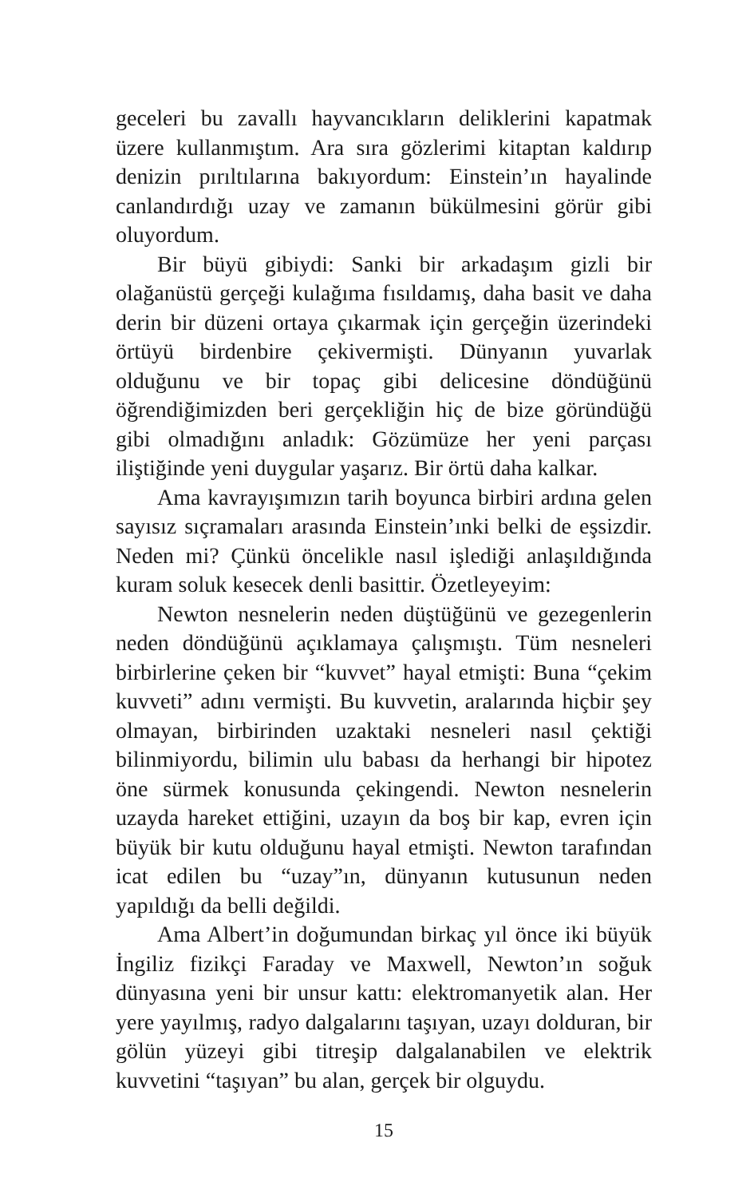geceleri bu zavallı hayvancıkların deliklerini kapatmak üzere kullanmıştım. Ara sıra gözlerimi kitaptan kaldırıp denizin pırıltılarına bakıyordum: Einstein’ın hayalinde canlandırdığı uzay ve zamanın bükülmesini görür gibi oluyordum.
Bir büyü gibiydi: Sanki bir arkadaşım gizli bir olağanüstü gerçeği kulağıma fısıldamış, daha basit ve daha derin bir düzeni ortaya çıkarmak için gerçeğin üzerindeki örtüyü birdenbire çekivermişti. Dünyanın yuvarlak olduğunu ve bir topaç gibi delicesine döndüğünü öğrendiğimizden beri gerçekliğin hiç de bize göründüğü gibi olmadığını anladık: Gözümüze her yeni parçası iliştiğinde yeni duygular yaşarız. Bir örtü daha kalkar.
Ama kavrayışımızın tarih boyunca birbiri ardına gelen sayısız sıçramaları arasında Einstein’ınki belki de eşsizdir. Neden mi? Çünkü öncelikle nasıl işlediği anlaşıldığında kuram soluk kesecek denli basittir. Özetleyeyim:
Newton nesnelerin neden düştüğünü ve gezegenlerin neden döndüğünü açıklamaya çalışmıştı. Tüm nesneleri birbirlerine çeken bir “kuvvet” hayal etmişti: Buna “çekim kuvveti” adını vermişti. Bu kuvvetin, aralarında hiçbir şey olmayan, birbirinden uzaktaki nesneleri nasıl çektiği bilinmiyordu, bilimin ulu babası da herhangi bir hipotez öne sürmek konusunda çekingendi. Newton nesnelerin uzayda hareket ettiğini, uzayın da boş bir kap, evren için büyük bir kutu olduğunu hayal etmişti. Newton tarafından icat edilen bu “uzay”ın, dünyanın kutusunun neden yapıldığı da belli değildi.
Ama Albert’in doğumundan birkaç yıl önce iki büyük İngiliz fizikçi Faraday ve Maxwell, Newton’ın soğuk dünyasına yeni bir unsur kattı: elektromanyetik alan. Her yere yayılmış, radyo dalgalarını taşıyan, uzayı dolduran, bir gölün yüzeyi gibi titreşip dalgalanabilen ve elektrik kuvvetini “taşıyan” bu alan, gerçek bir olguydu.
15